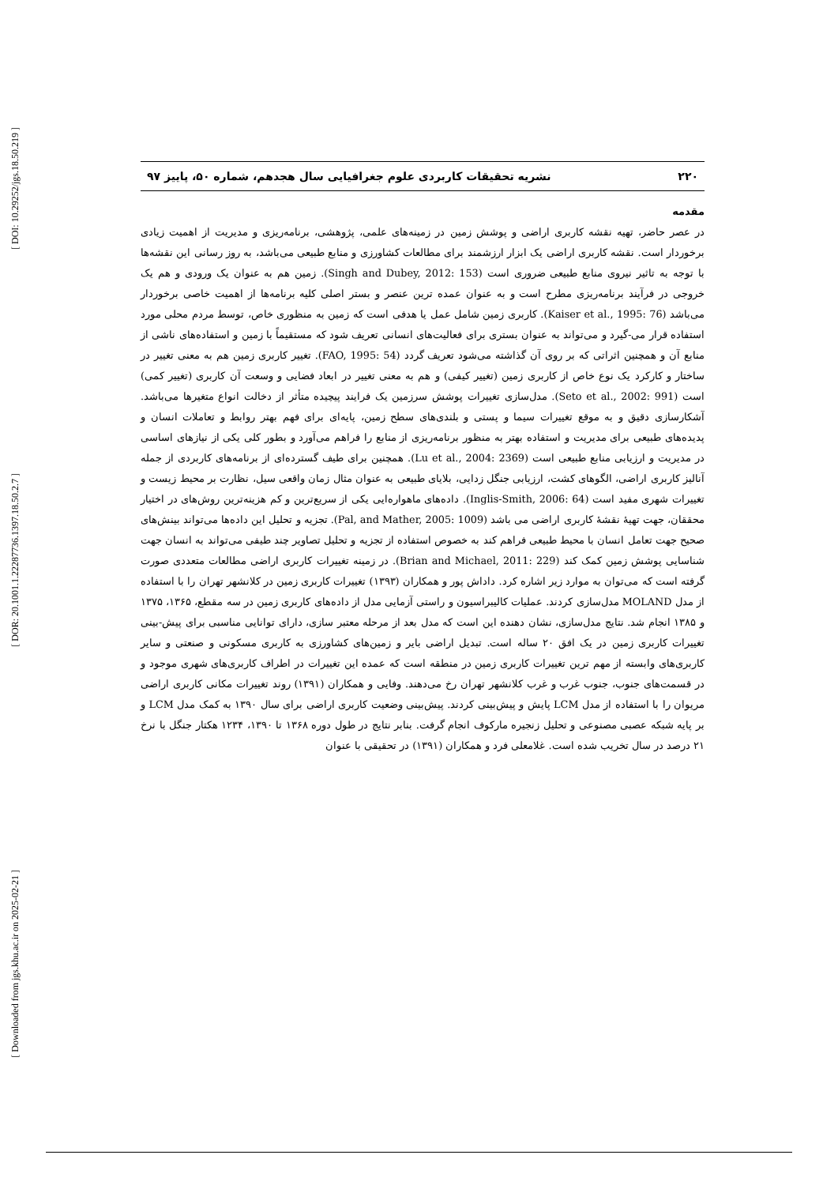[ DOI: 10.29252/jgs.18.50.219 ]
[ DOR: 20.1001.1.22287736.1397.18.50.2.7 ]
[ Downloaded from jgs.khu.ac.ir on 2025-02-21 ]
۲۲۰ نشریه تحقیقات کاربردی علوم جغرافیایی سال هجدهم، شماره ۵۰، پاییز ۹۷
مقدمه
در عصر حاضر، تهیه نقشه کاربری اراضی و پوشش زمین در زمینه‌های علمی، پژوهشی، برنامه‌ریزی و مدیریت از اهمیت زیادی برخوردار است. نقشه کاربری اراضی یک ابزار ارزشمند برای مطالعات کشاورزی و منابع طبیعی می‌باشد، به روز رسانی این نقشه‌ها با توجه به تاثیر نیروی منابع طبیعی ضروری است (Singh and Dubey, 2012: 153). زمین هم به عنوان یک ورودی و هم یک خروجی در فرآیند برنامه‌ریزی مطرح است و به عنوان عمده ترین عنصر و بستر اصلی کلیه برنامه‌ها از اهمیت خاصی برخوردار می‌باشد (Kaiser et al., 1995: 76). کاربری زمین شامل عمل یا هدفی است که زمین به منظوری خاص، توسط مردم محلی مورد استفاده قرار می-گیرد و می‌تواند به عنوان بستری برای فعالیت‌های انسانی تعریف شود که مستقیماً با زمین و استفاده‌های ناشی از منابع آن و همچنین اثراتی که بر روی آن گذاشته می‌شود تعریف گردد (FAO, 1995: 54). تغییر کاربری زمین هم به معنی تغییر در ساختار و کارکرد یک نوع خاص از کاربری زمین (تغییر کیفی) و هم به معنی تغییر در ابعاد فضایی و وسعت آن کاربری (تغییر کمی) است (Seto et al., 2002: 991). مدل‌سازی تغییرات پوشش سرزمین یک فرایند پیچیده متأثر از دخالت انواع متغیرها می‌باشد. آشکارسازی دقیق و به موقع تغییرات سیما و پستی و بلندی‌های سطح زمین، پایه‌ای برای فهم بهتر روابط و تعاملات انسان و پدیده‌های طبیعی برای مدیریت و استفاده بهتر به منظور برنامه‌ریزی از منابع را فراهم می‌آورد و بطور کلی یکی از نیازهای اساسی در مدیریت و ارزیابی منابع طبیعی است (Lu et al., 2004: 2369). همچنین برای طیف گسترده‌ای از برنامه‌های کاربردی از جمله آنالیز کاربری اراضی، الگوهای کشت، ارزیابی جنگل زدایی، بلایای طبیعی به عنوان مثال زمان واقعی سیل، نظارت بر محیط زیست و تغییرات شهری مفید است (Inglis-Smith, 2006: 64). داده‌های ماهواره‌ایی یکی از سریع‌ترین و کم هزینه‌ترین روش‌های در اختیار محققان، جهت تهیهٔ نقشهٔ کاربری اراضی می باشد (Pal, and Mather, 2005: 1009). تجزیه و تحلیل این داده‌ها می‌تواند بینش‌های صحیح جهت تعامل انسان با محیط طبیعی فراهم کند به خصوص استفاده از تجزیه و تحلیل تصاویر چند طیفی می‌تواند به انسان جهت شناسایی پوشش زمین کمک کند (Brian and Michael, 2011: 229). در زمینه تغییرات کاربری اراضی مطالعات متعددی صورت گرفته است که می‌توان به موارد زیر اشاره کرد. داداش پور و همکاران (۱۳۹۳) تغییرات کاربری زمین در کلانشهر تهران را با استفاده از مدل MOLAND مدل‌سازی کردند. عملیات کالیبراسیون و راستی آزمایی مدل از داده‌های کاربری زمین در سه مقطع، ۱۳۶۵، ۱۳۷۵ و ۱۳۸۵ انجام شد. نتایج مدل‌سازی، نشان دهنده این است که مدل بعد از مرحله معتبر سازی، دارای توانایی مناسبی برای پیش-بینی تغییرات کاربری زمین در یک افق ۲۰ ساله است. تبدیل اراضی بایر و زمین‌های کشاورزی به کاربری مسکونی و صنعتی و سایر کاربری‌های وابسته از مهم ترین تغییرات کاربری زمین در منطقه است که عمده این تغییرات در اطراف کاربری‌های شهری موجود و در قسمت‌های جنوب، جنوب غرب و غرب کلانشهر تهران رخ می‌دهند. وفایی و همکاران (۱۳۹۱) روند تغییرات مکانی کاربری اراضی مریوان را با استفاده از مدل LCM پایش و پیش‌بینی کردند. پیش‌بینی وضعیت کاربری اراضی برای سال ۱۳۹۰ به کمک مدل LCM و بر پایه شبکه عصبی مصنوعی و تحلیل زنجیره مارکوف انجام گرفت. بنابر نتایج در طول دوره ۱۳۶۸ تا ۱۳۹۰، ۱۲۳۴ هکتار جنگل با نرخ ۲۱ درصد در سال تخریب شده است. غلامعلی فرد و همکاران (۱۳۹۱) در تحقیقی با عنوان